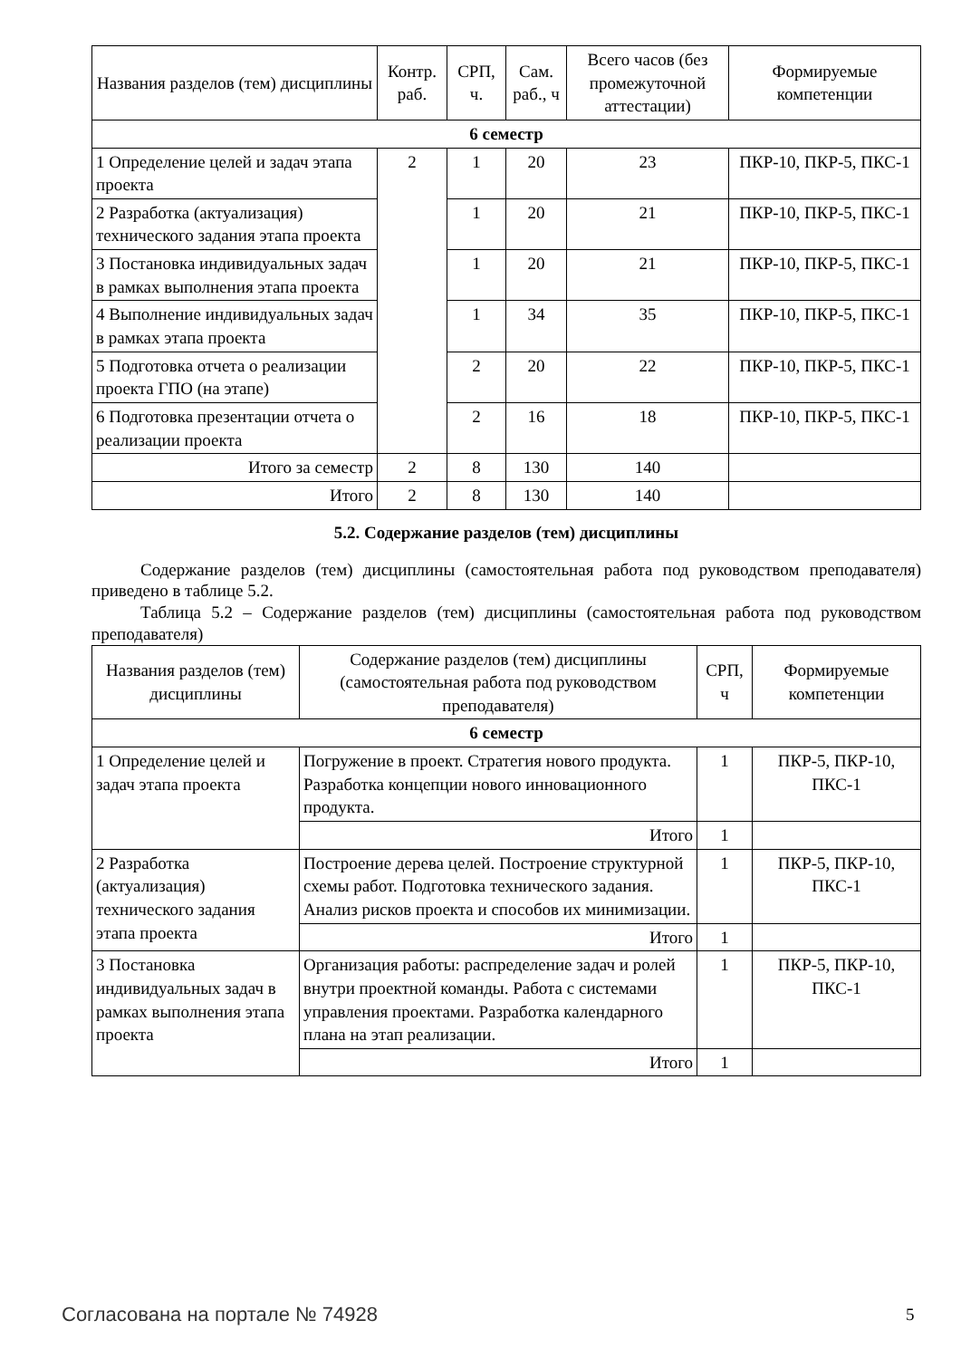| Названия разделов (тем) дисциплины | Контр. раб. | СРП, ч. | Сам. раб., ч | Всего часов (без промежуточной аттестации) | Формируемые компетенции |
| --- | --- | --- | --- | --- | --- |
| 6 семестр | | | | | |
| 1 Определение целей и задач этапа проекта | 2 | 1 | 20 | 23 | ПКР-10, ПКР-5, ПКС-1 |
| 2 Разработка (актуализация) технического задания этапа проекта | | 1 | 20 | 21 | ПКР-10, ПКР-5, ПКС-1 |
| 3 Постановка индивидуальных задач в рамках выполнения этапа проекта | | 1 | 20 | 21 | ПКР-10, ПКР-5, ПКС-1 |
| 4 Выполнение индивидуальных задач в рамках этапа проекта | | 1 | 34 | 35 | ПКР-10, ПКР-5, ПКС-1 |
| 5 Подготовка отчета о реализации проекта ГПО (на этапе) | | 2 | 20 | 22 | ПКР-10, ПКР-5, ПКС-1 |
| 6 Подготовка презентации отчета о реализации проекта | | 2 | 16 | 18 | ПКР-10, ПКР-5, ПКС-1 |
| Итого за семестр | 2 | 8 | 130 | 140 | |
| Итого | 2 | 8 | 130 | 140 | |
5.2. Содержание разделов (тем) дисциплины
Содержание разделов (тем) дисциплины (самостоятельная работа под руководством преподавателя) приведено в таблице 5.2.
Таблица 5.2 – Содержание разделов (тем) дисциплины (самостоятельная работа под руководством преподавателя)
| Названия разделов (тем) дисциплины | Содержание разделов (тем) дисциплины (самостоятельная работа под руководством преподавателя) | СРП, ч | Формируемые компетенции |
| --- | --- | --- | --- |
| 6 семестр | | | |
| 1 Определение целей и задач этапа проекта | Погружение в проект. Стратегия нового продукта. Разработка концепции нового инновационного продукта. | 1 | ПКР-5, ПКР-10, ПКС-1 |
| | Итого | 1 | |
| 2 Разработка (актуализация) технического задания этапа проекта | Построение дерева целей. Построение структурной схемы работ. Подготовка технического задания. Анализ рисков проекта и способов их минимизации. | 1 | ПКР-5, ПКР-10, ПКС-1 |
| | Итого | 1 | |
| 3 Постановка индивидуальных задач в рамках выполнения этапа проекта | Организация работы: распределение задач и ролей внутри проектной команды. Работа с системами управления проектами. Разработка календарного плана на этап реализации. | 1 | ПКР-5, ПКР-10, ПКС-1 |
| | Итого | 1 | |
Согласована на портале № 74928 5